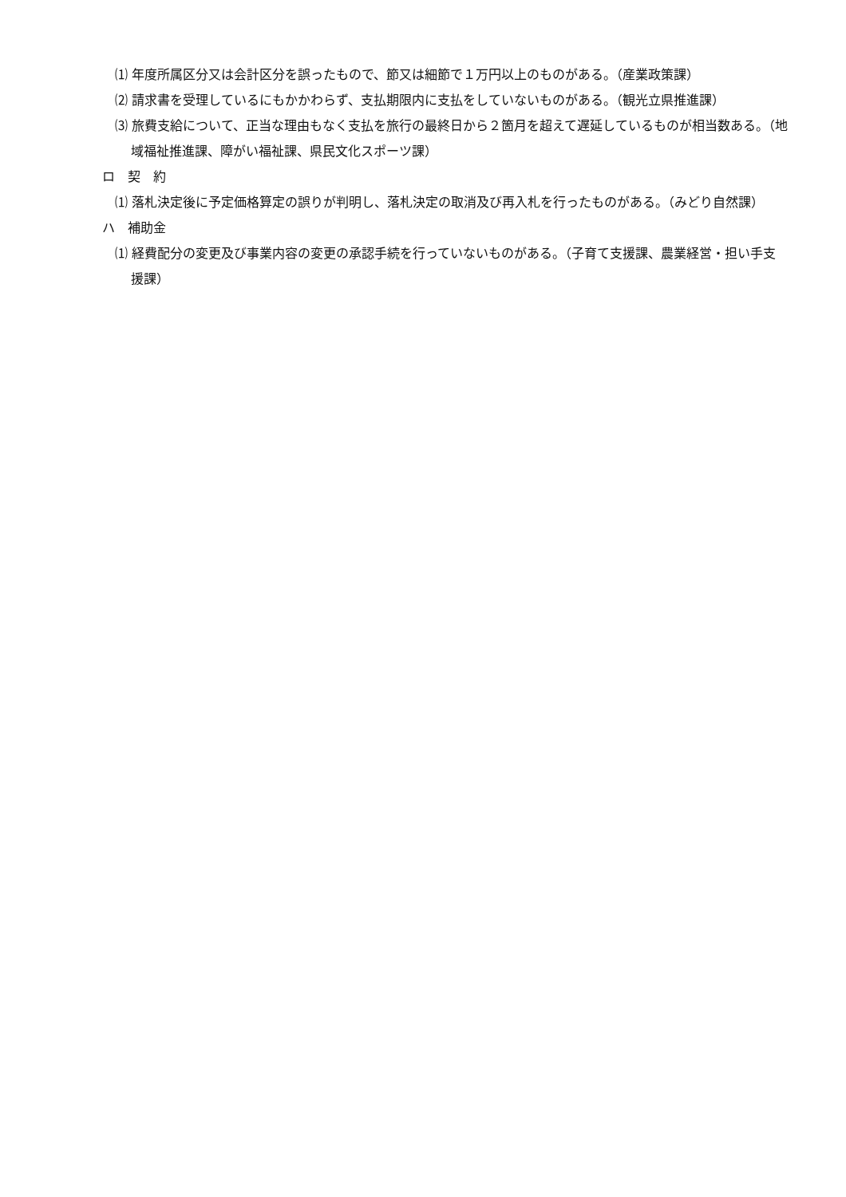⑴ 年度所属区分又は会計区分を誤ったもので、節又は細節で１万円以上のものがある。（産業政策課）
⑵ 請求書を受理しているにもかかわらず、支払期限内に支払をしていないものがある。（観光立県推進課）
⑶ 旅費支給について、正当な理由もなく支払を旅行の最終日から２箇月を超えて遅延しているものが相当数ある。（地域福祉推進課、障がい福祉課、県民文化スポーツ課）
ロ　契　約
⑴ 落札決定後に予定価格算定の誤りが判明し、落札決定の取消及び再入札を行ったものがある。（みどり自然課）
ハ　補助金
⑴ 経費配分の変更及び事業内容の変更の承認手続を行っていないものがある。（子育て支援課、農業経営・担い手支援課）